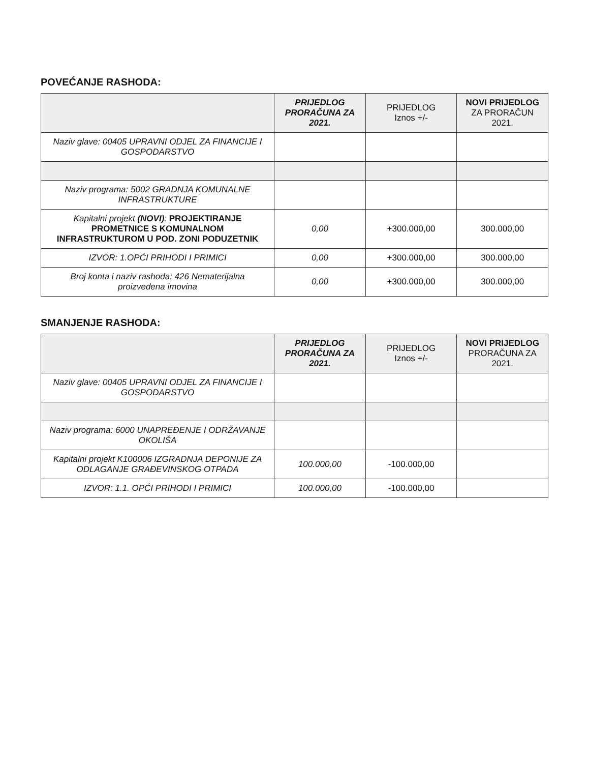POVEĆANJE RASHODA:
| | PRIJEDLOG PRORAČUNA ZA 2021. | PRIJEDLOG Iznos +/- | NOVI PRIJEDLOG ZA PRORAČUN 2021. |
| --- | --- | --- | --- |
| Naziv glave: 00405 UPRAVNI ODJEL ZA FINANCIJE I GOSPODARSTVO | | | |
| Naziv programa: 5002 GRADNJA KOMUNALNE INFRASTRUKTURE | | | |
| Kapitalni projekt (NOVI) : PROJEKTIRANJE PROMETNICE S KOMUNALNOM INFRASTRUKTUROM U POD. ZONI PODUZETNIK | 0,00 | +300.000,00 | 300.000,00 |
| IZVOR: 1.OPĆI PRIHODI I PRIMICI | 0,00 | +300.000,00 | 300.000,00 |
| Broj konta i naziv rashoda: 426 Nematerijalna proizvedena imovina | 0,00 | +300.000,00 | 300.000,00 |
SMANJENJE RASHODA:
| | PRIJEDLOG PRORAČUNA ZA 2021. | PRIJEDLOG Iznos +/- | NOVI PRIJEDLOG PRORAČUNA ZA 2021. |
| --- | --- | --- | --- |
| Naziv glave: 00405 UPRAVNI ODJEL ZA FINANCIJE I GOSPODARSTVO | | | |
| Naziv programa: 6000 UNAPREĐENJE I ODRŽAVANJE OKOLIŠA | | | |
| Kapitalni projekt K100006 IZGRADNJA DEPONIJE ZA ODLAGANJE GRAĐEVINSKOG OTPADA | 100.000,00 | -100.000,00 | |
| IZVOR: 1.1. OPĆI PRIHODI I PRIMICI | 100.000,00 | -100.000,00 | |